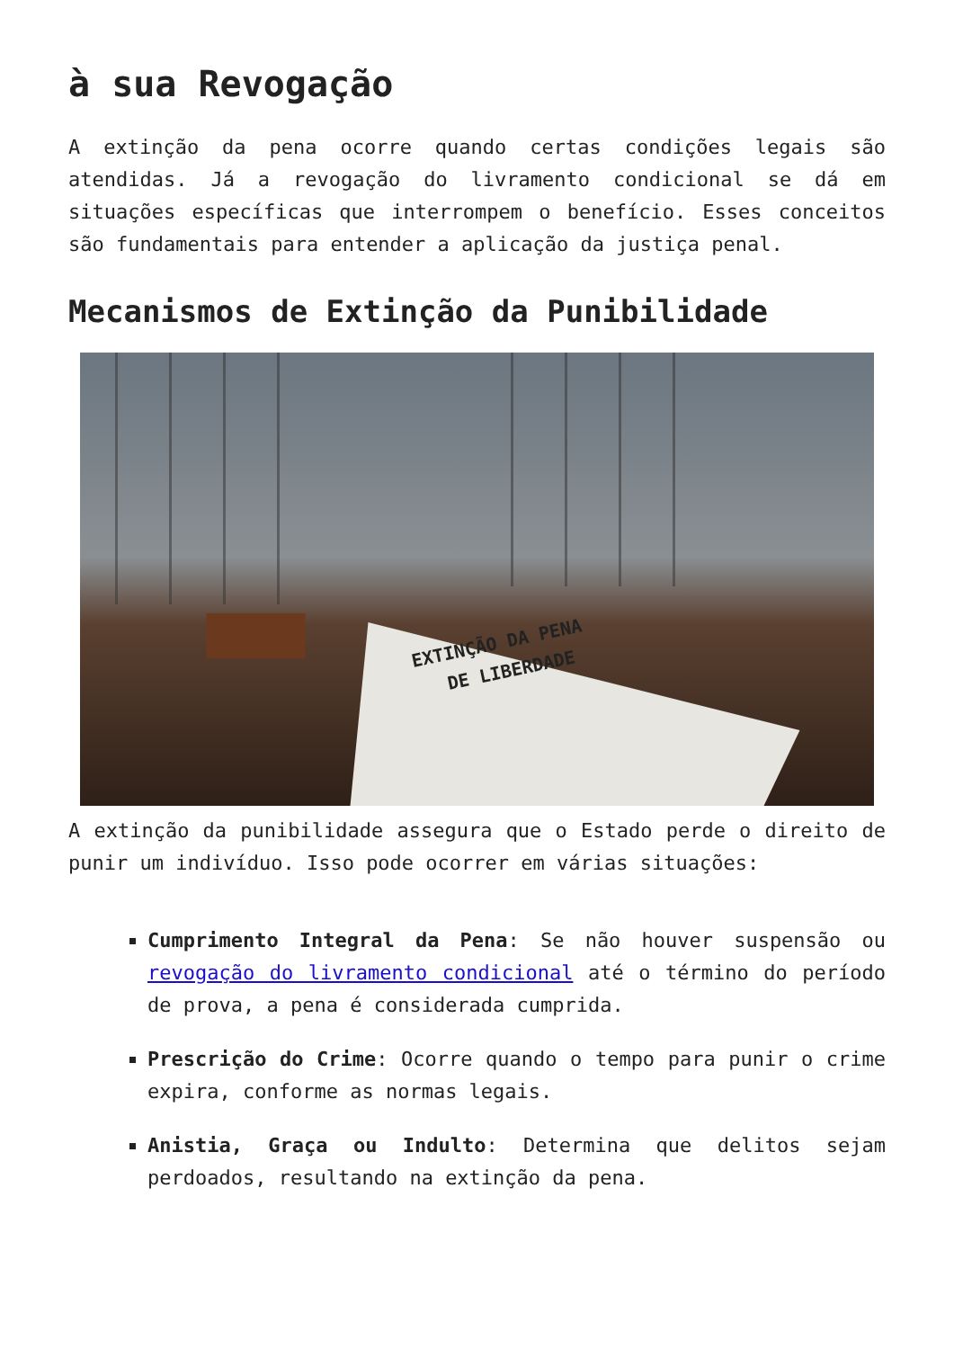à sua Revogação
A extinção da pena ocorre quando certas condições legais são atendidas. Já a revogação do livramento condicional se dá em situações específicas que interrompem o benefício. Esses conceitos são fundamentais para entender a aplicação da justiça penal.
Mecanismos de Extinção da Punibilidade
EXTINÇÃO DA PENA
DE LIBERDADE
A extinção da punibilidade assegura que o Estado perde o direito de punir um indivíduo. Isso pode ocorrer em várias situações:
Cumprimento Integral da Pena: Se não houver suspensão ou revogação do livramento condicional até o término do período de prova, a pena é considerada cumprida.
Prescrição do Crime: Ocorre quando o tempo para punir o crime expira, conforme as normas legais.
Anistia, Graça ou Indulto: Determina que delitos sejam perdoados, resultando na extinção da pena.